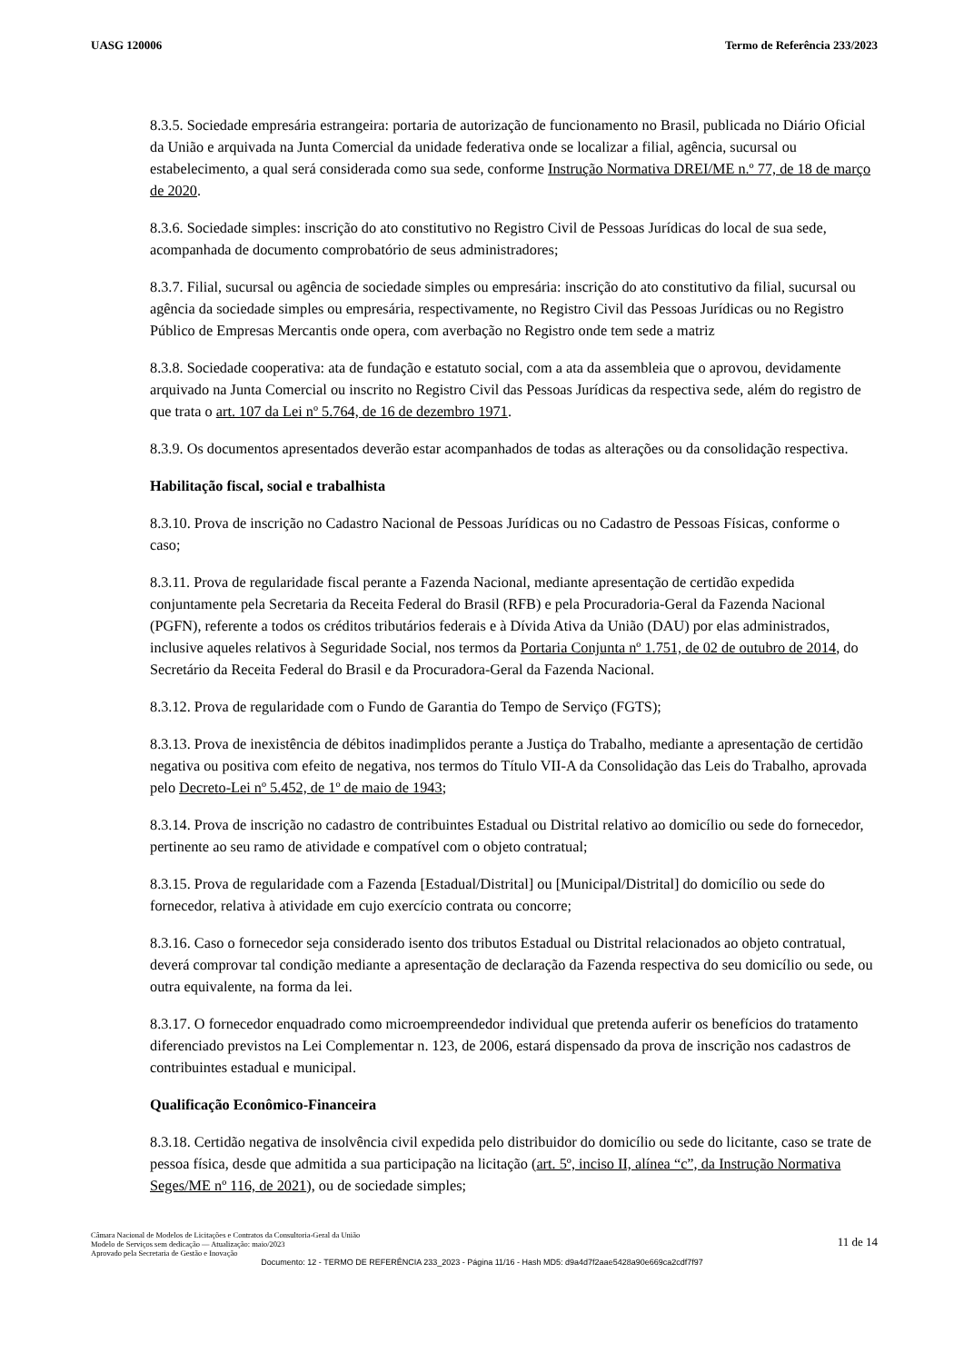UASG 120006 Termo de Referência 233/2023
8.3.5. Sociedade empresária estrangeira: portaria de autorização de funcionamento no Brasil, publicada no Diário Oficial da União e arquivada na Junta Comercial da unidade federativa onde se localizar a filial, agência, sucursal ou estabelecimento, a qual será considerada como sua sede, conforme Instrução Normativa DREI/ME n.º 77, de 18 de março de 2020.
8.3.6. Sociedade simples: inscrição do ato constitutivo no Registro Civil de Pessoas Jurídicas do local de sua sede, acompanhada de documento comprobatório de seus administradores;
8.3.7. Filial, sucursal ou agência de sociedade simples ou empresária: inscrição do ato constitutivo da filial, sucursal ou agência da sociedade simples ou empresária, respectivamente, no Registro Civil das Pessoas Jurídicas ou no Registro Público de Empresas Mercantis onde opera, com averbação no Registro onde tem sede a matriz
8.3.8. Sociedade cooperativa: ata de fundação e estatuto social, com a ata da assembleia que o aprovou, devidamente arquivado na Junta Comercial ou inscrito no Registro Civil das Pessoas Jurídicas da respectiva sede, além do registro de que trata o art. 107 da Lei nº 5.764, de 16 de dezembro 1971.
8.3.9. Os documentos apresentados deverão estar acompanhados de todas as alterações ou da consolidação respectiva.
Habilitação fiscal, social e trabalhista
8.3.10. Prova de inscrição no Cadastro Nacional de Pessoas Jurídicas ou no Cadastro de Pessoas Físicas, conforme o caso;
8.3.11. Prova de regularidade fiscal perante a Fazenda Nacional, mediante apresentação de certidão expedida conjuntamente pela Secretaria da Receita Federal do Brasil (RFB) e pela Procuradoria-Geral da Fazenda Nacional (PGFN), referente a todos os créditos tributários federais e à Dívida Ativa da União (DAU) por elas administrados, inclusive aqueles relativos à Seguridade Social, nos termos da Portaria Conjunta nº 1.751, de 02 de outubro de 2014, do Secretário da Receita Federal do Brasil e da Procuradora-Geral da Fazenda Nacional.
8.3.12. Prova de regularidade com o Fundo de Garantia do Tempo de Serviço (FGTS);
8.3.13. Prova de inexistência de débitos inadimplidos perante a Justiça do Trabalho, mediante a apresentação de certidão negativa ou positiva com efeito de negativa, nos termos do Título VII-A da Consolidação das Leis do Trabalho, aprovada pelo Decreto-Lei nº 5.452, de 1º de maio de 1943;
8.3.14. Prova de inscrição no cadastro de contribuintes Estadual ou Distrital relativo ao domicílio ou sede do fornecedor, pertinente ao seu ramo de atividade e compatível com o objeto contratual;
8.3.15. Prova de regularidade com a Fazenda [Estadual/Distrital] ou [Municipal/Distrital] do domicílio ou sede do fornecedor, relativa à atividade em cujo exercício contrata ou concorre;
8.3.16. Caso o fornecedor seja considerado isento dos tributos Estadual ou Distrital relacionados ao objeto contratual, deverá comprovar tal condição mediante a apresentação de declaração da Fazenda respectiva do seu domicílio ou sede, ou outra equivalente, na forma da lei.
8.3.17. O fornecedor enquadrado como microempreendedor individual que pretenda auferir os benefícios do tratamento diferenciado previstos na Lei Complementar n. 123, de 2006, estará dispensado da prova de inscrição nos cadastros de contribuintes estadual e municipal.
Qualificação Econômico-Financeira
8.3.18. Certidão negativa de insolvência civil expedida pelo distribuidor do domicílio ou sede do licitante, caso se trate de pessoa física, desde que admitida a sua participação na licitação (art. 5º, inciso II, alínea “c”, da Instrução Normativa Seges/ME nº 116, de 2021), ou de sociedade simples;
Câmara Nacional de Modelos de Licitações e Contratos da Consultoria-Geral da União
Modelo de Serviços sem dedicação — Atualização: maio/2023
Aprovado pela Secretaria de Gestão e Inovação
11 de 14
Documento: 12 - TERMO DE REFERÊNCIA 233_2023 - Página 11/16 - Hash MD5: d9a4d7f2aae5428a90e669ca2cdf7f97